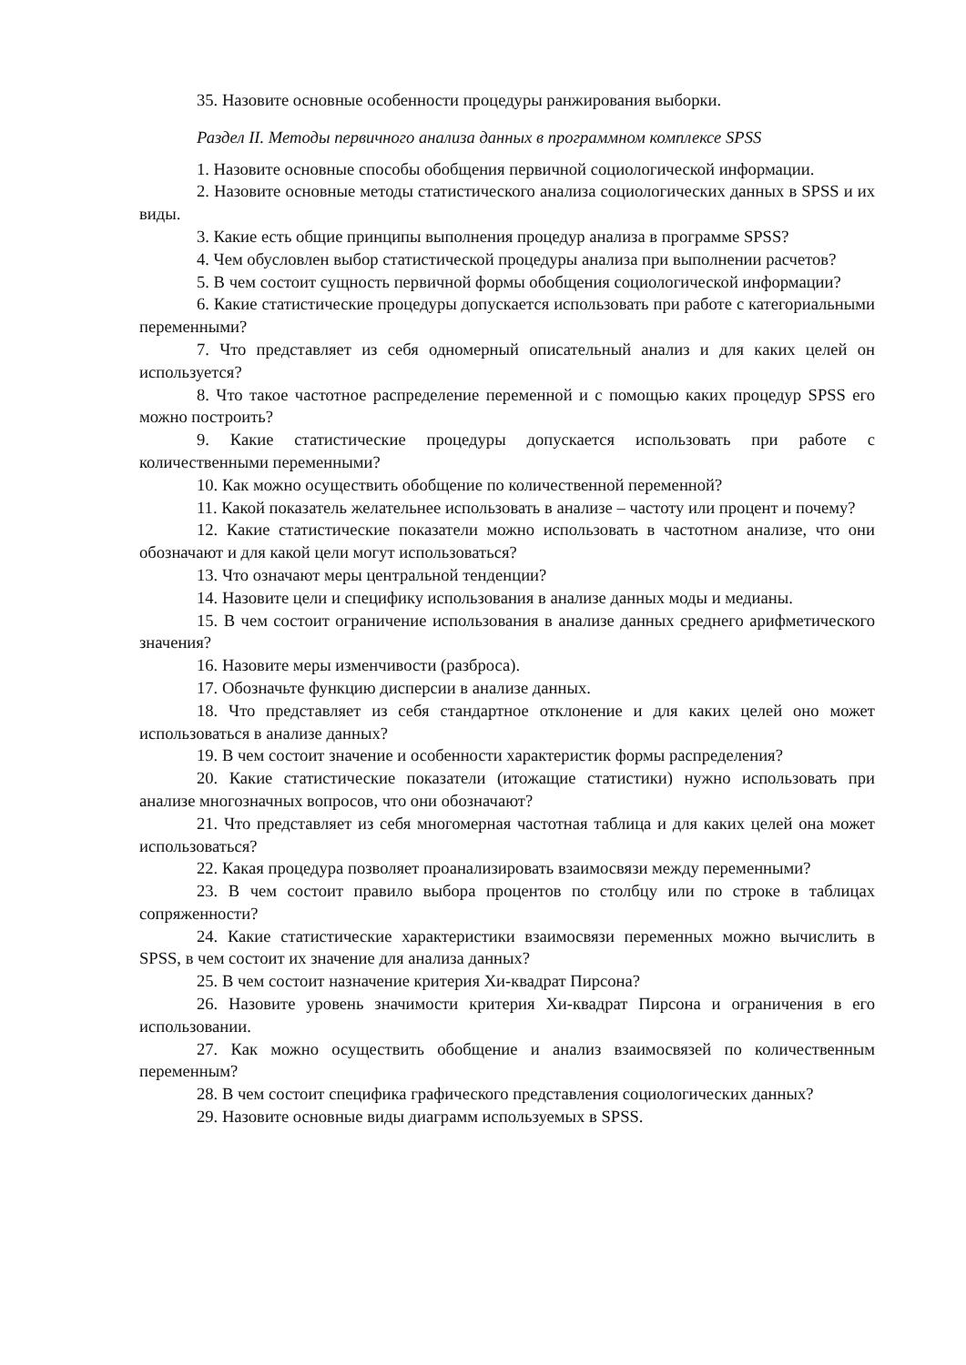35. Назовите основные особенности процедуры ранжирования выборки.
Раздел II. Методы первичного анализа данных в программном комплексе SPSS
1. Назовите основные способы обобщения первичной социологической информации.
2. Назовите основные методы статистического анализа социологических данных в SPSS и их виды.
3. Какие есть общие принципы выполнения процедур анализа в программе SPSS?
4. Чем обусловлен выбор статистической процедуры анализа при выполнении расчетов?
5. В чем состоит сущность первичной формы обобщения социологической информации?
6. Какие статистические процедуры допускается использовать при работе с категориальными переменными?
7. Что представляет из себя одномерный описательный анализ и для каких целей он используется?
8. Что такое частотное распределение переменной и с помощью каких процедур SPSS его можно построить?
9. Какие статистические процедуры допускается использовать при работе с количественными переменными?
10. Как можно осуществить обобщение по количественной переменной?
11. Какой показатель желательнее использовать в анализе – частоту или процент и почему?
12. Какие статистические показатели можно использовать в частотном анализе, что они обозначают и для какой цели могут использоваться?
13. Что означают меры центральной тенденции?
14. Назовите цели и специфику использования в анализе данных моды и медианы.
15. В чем состоит ограничение использования в анализе данных среднего арифметического значения?
16. Назовите меры изменчивости (разброса).
17. Обозначьте функцию дисперсии в анализе данных.
18. Что представляет из себя стандартное отклонение и для каких целей оно может использоваться в анализе данных?
19. В чем состоит значение и особенности характеристик формы распределения?
20. Какие статистические показатели (итожащие статистики) нужно использовать при анализе многозначных вопросов, что они обозначают?
21. Что представляет из себя многомерная частотная таблица и для каких целей она может использоваться?
22. Какая процедура позволяет проанализировать взаимосвязи между переменными?
23. В чем состоит правило выбора процентов по столбцу или по строке в таблицах сопряженности?
24. Какие статистические характеристики взаимосвязи переменных можно вычислить в SPSS, в чем состоит их значение для анализа данных?
25. В чем состоит назначение критерия Хи-квадрат Пирсона?
26. Назовите уровень значимости критерия Хи-квадрат Пирсона и ограничения в его использовании.
27. Как можно осуществить обобщение и анализ взаимосвязей по количественным переменным?
28. В чем состоит специфика графического представления социологических данных?
29. Назовите основные виды диаграмм используемых в SPSS.